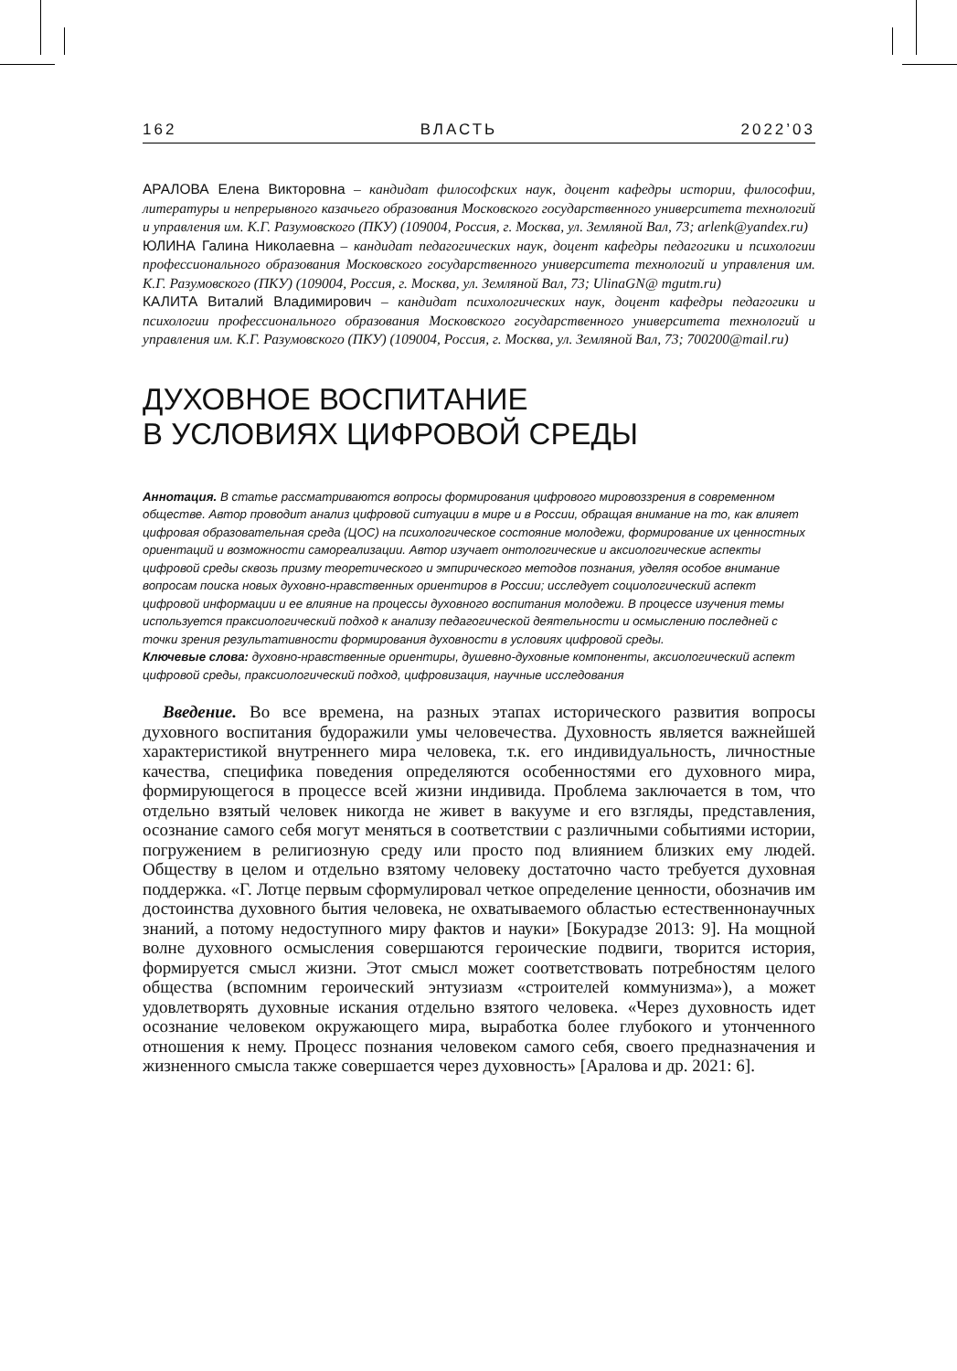162 ВЛАСТЬ 2022’03
АРАЛОВА Елена Викторовна – кандидат философских наук, доцент кафедры истории, философии, литературы и непрерывного казачьего образования Московского государственного университета технологий и управления им. К.Г. Разумовского (ПКУ) (109004, Россия, г. Москва, ул. Земляной Вал, 73; arlenk@yandex.ru)
ЮЛИНА Галина Николаевна – кандидат педагогических наук, доцент кафедры педагогики и психологии профессионального образования Московского государственного университета технологий и управления им. К.Г. Разумовского (ПКУ) (109004, Россия, г. Москва, ул. Земляной Вал, 73; UlinaGN@ mgutm.ru)
КАЛИТА Виталий Владимирович – кандидат психологических наук, доцент кафедры педагогики и психологии профессионального образования Московского государственного университета технологий и управления им. К.Г. Разумовского (ПКУ) (109004, Россия, г. Москва, ул. Земляной Вал, 73; 700200@mail.ru)
ДУХОВНОЕ ВОСПИТАНИЕ
В УСЛОВИЯХ ЦИФРОВОЙ СРЕДЫ
Аннотация. В статье рассматриваются вопросы формирования цифрового мировоззрения в современном обществе. Автор проводит анализ цифровой ситуации в мире и в России, обращая внимание на то, как влияет цифровая образовательная среда (ЦОС) на психологическое состояние молодежи, формирование их ценностных ориентаций и возможности самореализации. Автор изучает онтологические и аксиологические аспекты цифровой среды сквозь призму теоретического и эмпирического методов познания, уделяя особое внимание вопросам поиска новых духовно-нравственных ориентиров в России; исследует социологический аспект цифровой информации и ее влияние на процессы духовного воспитания молодежи. В процессе изучения темы используется праксиологический подход к анализу педагогической деятельности и осмыслению последней с точки зрения результативности формирования духовности в условиях цифровой среды.
Ключевые слова: духовно-нравственные ориентиры, душевно-духовные компоненты, аксиологический аспект цифровой среды, праксиологический подход, цифровизация, научные исследования
Введение. Во все времена, на разных этапах исторического развития вопросы духовного воспитания будоражили умы человечества. Духовность является важнейшей характеристикой внутреннего мира человека, т.к. его индивидуальность, личностные качества, специфика поведения определяются особенностями его духовного мира, формирующегося в процессе всей жизни индивида. Проблема заключается в том, что отдельно взятый человек никогда не живет в вакууме и его взгляды, представления, осознание самого себя могут меняться в соответствии с различными событиями истории, погружением в религиозную среду или просто под влиянием близких ему людей. Обществу в целом и отдельно взятому человеку достаточно часто требуется духовная поддержка. «Г. Лотце первым сформулировал четкое определение ценности, обозначив им достоинства духовного бытия человека, не охватываемого областью естественнонаучных знаний, а потому недоступного миру фактов и науки» [Бокурадзе 2013: 9]. На мощной волне духовного осмысления совершаются героические подвиги, творится история, формируется смысл жизни. Этот смысл может соответствовать потребностям целого общества (вспомним героический энтузиазм «строителей коммунизма»), а может удовлетворять духовные искания отдельно взятого человека. «Через духовность идет осознание человеком окружающего мира, выработка более глубокого и утонченного отношения к нему. Процесс познания человеком самого себя, своего предназначения и жизненного смысла также совершается через духовность» [Аралова и др. 2021: 6].